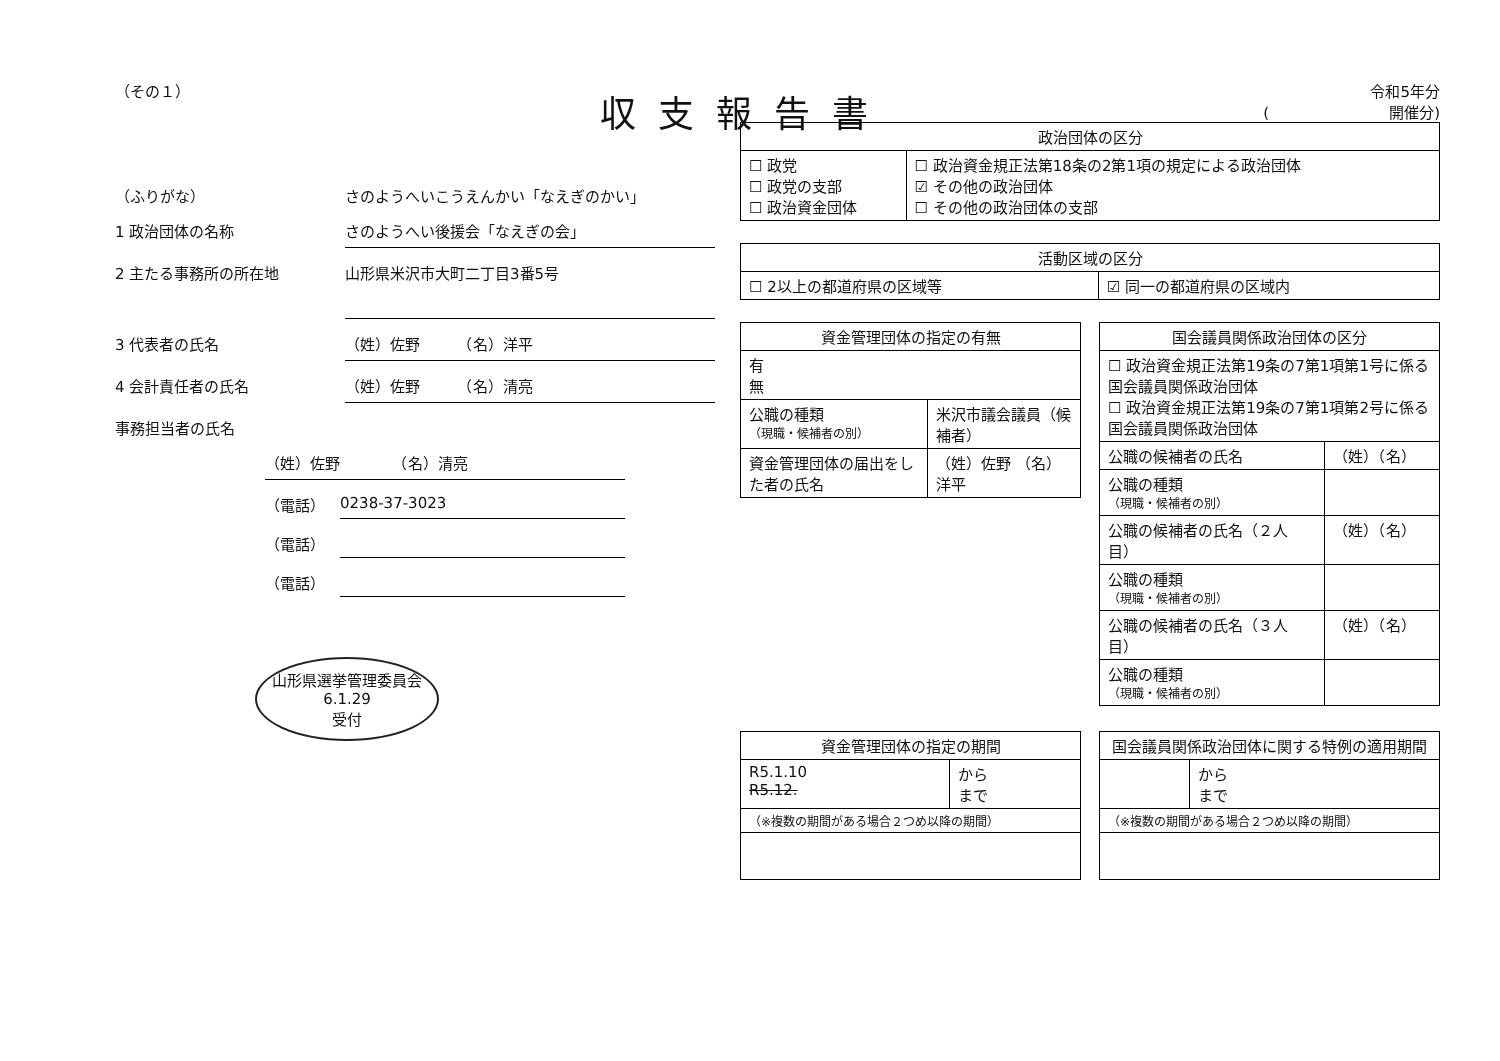収支報告書
（その１）
（ふりがな） さのようへいこうえんかい「なえぎのかい」
1 政治団体の名称 さのようへい後援会「なえぎの会」
2 主たる事務所の所在地
山形県米沢市大町二丁目3番5号
3 代表者の氏名 （姓）佐野　　　（名）洋平
4 会計責任者の氏名 （姓）佐野　　　（名）清亮
事務担当者の氏名
（姓）佐野　　　　（名）清亮
（電話）　0238-37-3023
（電話）　
（電話）　
山形県選挙管理委員会
6.1.29
受付
令和5年分
(　　　　　　　　開催分)
| 政治団体の区分 | |
| --- | --- |
| ☐ 政党 ☐ 政党の支部 ☐ 政治資金団体 | ☐ 政治資金規正法第18条の2第1項の規定による政治団体 ☑ その他の政治団体 ☐ その他の政治団体の支部 |
| 活動区域の区分 | |
| --- | --- |
| ☐ 2以上の都道府県の区域等 | ☑ 同一の都道府県の区域内 |
| 資金管理団体の指定の有無 | |
| --- | --- |
| 有 無 | |
| 公職の種類 （現職・候補者の別） | 米沢市議会議員（候補者） |
| 資金管理団体の届出をした者の氏名 | （姓）佐野 （名）洋平 |
| 国会議員関係政治団体の区分 | |
| --- | --- |
| ☐ 政治資金規正法第19条の7第1項第1号に係る国会議員関係政治団体 ☐ 政治資金規正法第19条の7第1項第2号に係る国会議員関係政治団体 | |
| 公職の候補者の氏名 | （姓）（名） |
| 公職の種類 （現職・候補者の別） | |
| 公職の候補者の氏名（２人目） | （姓）（名） |
| 公職の種類 （現職・候補者の別） | |
| 公職の候補者の氏名（３人目） | （姓）（名） |
| 公職の種類 （現職・候補者の別） | |
| 資金管理団体の指定の期間 | |
| --- | --- |
| R5.1.10 R5.12. | から まで |
| （※複数の期間がある場合２つめ以降の期間） | |
| 国会議員関係政治団体に関する特例の適用期間 | |
| --- | --- |
| | から まで |
| （※複数の期間がある場合２つめ以降の期間） | |